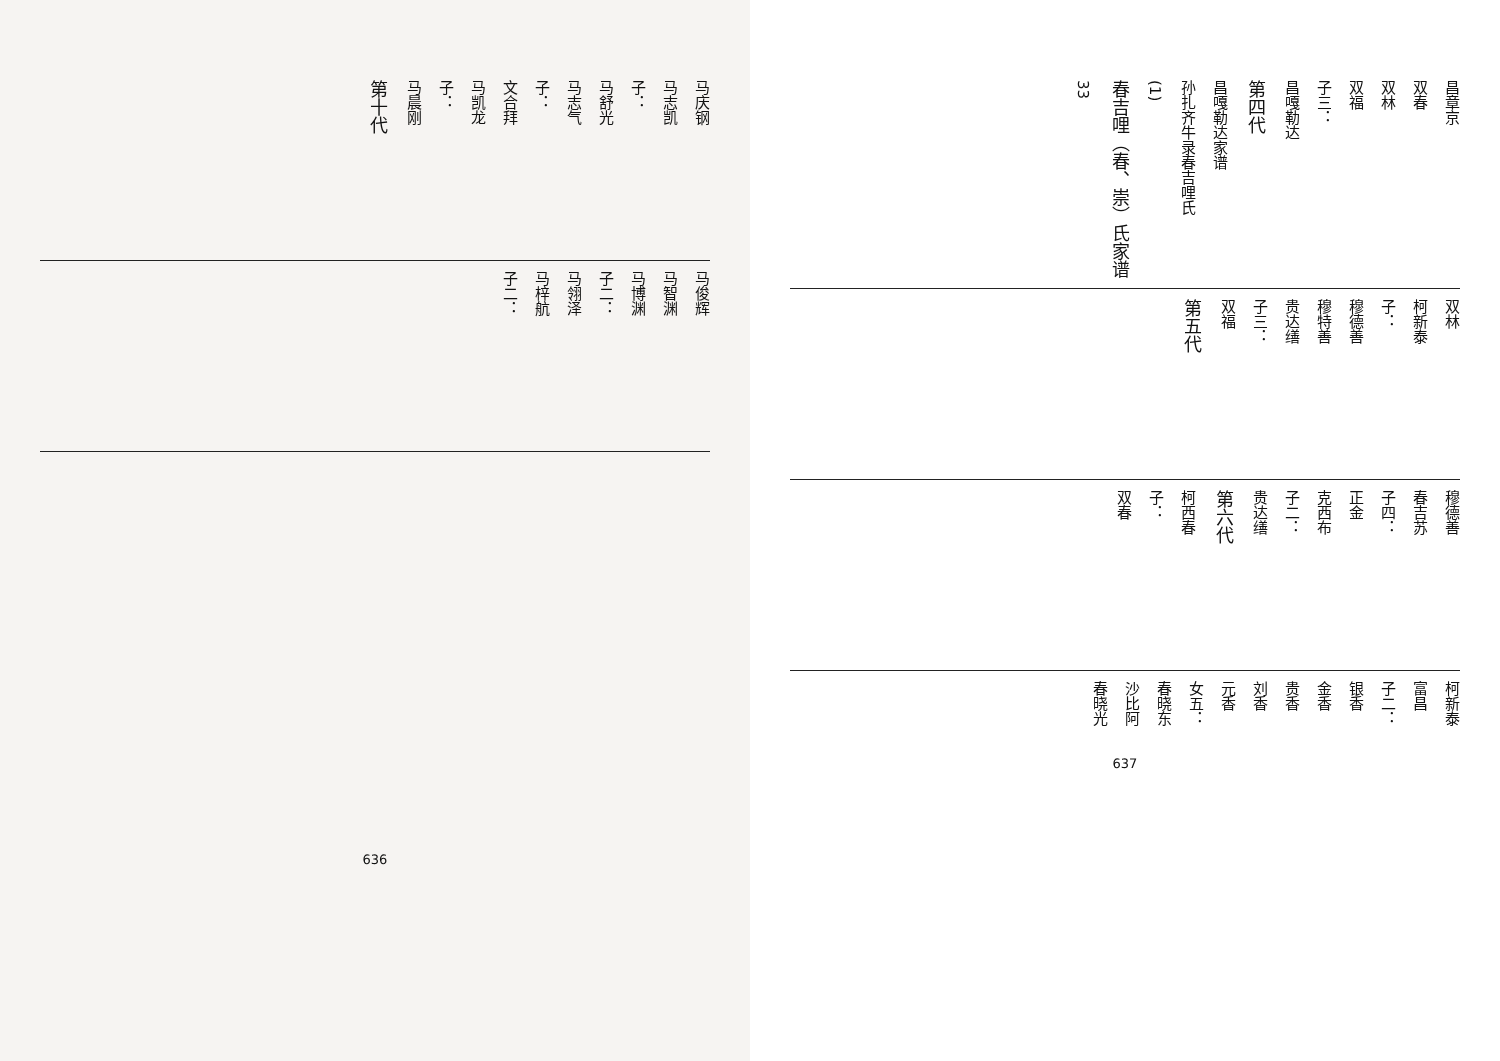马庆钢
马志凯
子：
马舒光
马志气
子：
文合拜
马凯龙
子：
马晨刚
第十代
马俊辉
马智渊
马博渊
子二：
马翎泽
马梓航
子二：
636
昌章京
双春
双林
双福
子三：
昌嘎勒达
第四代
昌嘎勒达家谱
孙扎齐牛录春吉哩氏
(1)
春吉哩（春、崇）氏家谱
33
双林
柯新泰
子：
穆德善
穆特善
贵达缮
子三：
双福
第五代
穆德善
春吉苏
子四：
正金
克西布
子二：
贵达缮
第六代
柯西春
子：
双春
柯新泰
富昌
子二：
银香
金香
贵香
刘香
元香
女五：
春晓东
沙比阿
春晓光
637